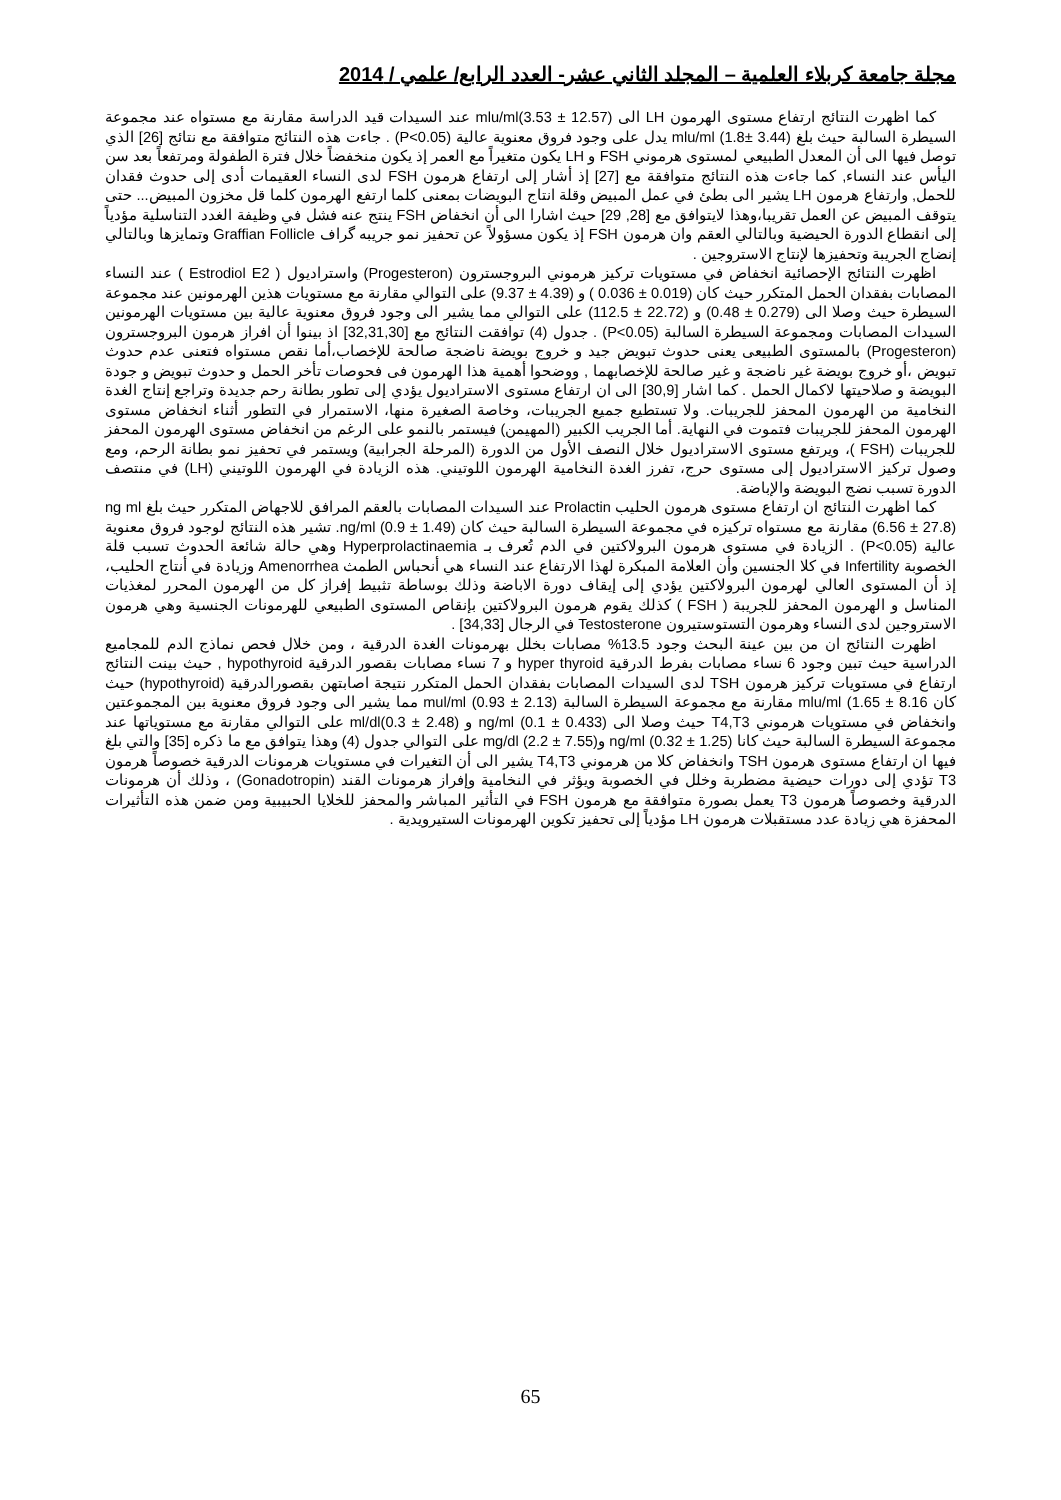مجلة جامعة كربلاء العلمية – المجلد الثاني عشر- العدد الرابع/ علمي / 2014
كما اظهرت النتائج ارتفاع مستوى الهرمون LH الى mlu/ml(3.53 ± 12.57) عند السيدات قيد الدراسة مقارنة مع مستواه عند مجموعة السيطرة السالبة حيث بلغ mlu/ml (1.8± 3.44) يدل على وجود فروق معنوية عالية (P<0.05) . جاءت هذه النتائج متوافقة مع نتائج [26] الذي توصل فيها الى أن المعدل الطبيعي لمستوى هرموني FSH و LH يكون متغيراً مع العمر إذ يكون منخفضاً خلال فترة الطفولة ومرتفعاً بعد سن اليأس عند النساء, كما جاءت هذه النتائج متوافقة مع [27] إذ أشار إلى ارتفاع هرمون FSH لدى النساء العقيمات أدى إلى حدوث فقدان للحمل, وارتفاع هرمون LH يشير الى بطئ في عمل المبيض وقلة انتاج البويضات بمعنى كلما ارتفع الهرمون كلما قل مخزون المبيض... حتى يتوقف المبيض عن العمل تقريبا،وهذا لايتوافق مع [28, 29] حيث اشارا الى أن انخفاض FSH ينتج عنه فشل في وظيفة الغدد التناسلية مؤدياً إلى انقطاع الدورة الحيضية وبالتالي العقم وان هرمون FSH إذ يكون مسؤولاً عن تحفيز نمو جريبه گراف Graffian Follicle وتمايزها وبالتالي إنضاج الجريبة وتحفيزها لإنتاج الاستروجين .
اظهرت النتائج الإحصائية انخفاض في مستويات تركيز هرموني البروجسترون (Progesteron) واستراديول ( Estrodiol E2 ) عند النساء المصابات بفقدان الحمل المتكرر حيث كان (0.019 ± 0.036 ) و (4.39 ± 9.37) على التوالي مقارنة مع مستويات هذين الهرمونين عند مجموعة السيطرة حيث وصلا الى (0.279 ± 0.48) و (22.72 ± 112.5) على التوالي مما يشير الى وجود فروق معنوية عالية بين مستويات الهرمونين السيدات المصابات ومجموعة السيطرة السالبة (P<0.05) . جدول (4) توافقت النتائج مع [32,31,30] اذ بينوا أن افراز هرمون البروجسترون (Progesteron) بالمستوى الطبيعى يعنى حدوث تبويض جيد و خروج بويضة ناضجة صالحة للإخصاب،أما نقص مستواه فتعنى عدم حدوث تبويض ،أو خروج بويضة غير ناضجة و غير صالحة للإخصابهما , ووضحوا أهمية هذا الهرمون فى فحوصات تأخر الحمل و حدوث تبويض و جودة البويضة و صلاحيتها لاكمال الحمل . كما اشار [30,9] الى ان ارتفاع مستوى الاستراديول يؤدي إلى تطور بطانة رحم جديدة وتراجع إنتاج الغدة النخامية من الهرمون المحفز للجريبات. ولا تستطيع جميع الجريبات، وخاصة الصغيرة منها، الاستمرار في التطور أثناء انخفاض مستوى الهرمون المحفز للجريبات فتموت في النهاية. أما الجريب الكبير (المهيمن) فيستمر بالنمو على الرغم من انخفاض مستوى الهرمون المحفز للجريبات (FSH )، ويرتفع مستوى الاستراديول خلال النصف الأول من الدورة (المرحلة الجرابية) ويستمر في تحفيز نمو بطانة الرحم، ومع وصول تركيز الاستراديول إلى مستوى حرج، تفرز الغدة النخامية الهرمون اللوتيني. هذه الزيادة في الهرمون اللوتيني (LH) في منتصف الدورة تسبب نضج البويضة والإباضة.
كما اظهرت النتائج ان ارتفاع مستوى هرمون الحليب Prolactin عند السيدات المصابات بالعقم المرافق للاجهاض المتكرر حيث بلغ ng ml (6.56 ± 27.8) مقارنة مع مستواه تركيزه في مجموعة السيطرة السالبة حيث كان ng/ml (0.9 ± 1.49). تشير هذه النتائج لوجود فروق معنوية عالية (P<0.05) . الزيادة في مستوى هرمون البرولاكتين في الدم تُعرف بـ Hyperprolactinaemia وهي حالة شائعة الحدوث تسبب قلة الخصوبة Infertility في كلا الجنسين وأن العلامة المبكرة لهذا الارتفاع عند النساء هي أنحباس الطمث Amenorrhea وزيادة في أنتاج الحليب، إذ أن المستوى العالي لهرمون البرولاكتين يؤدي إلى إيقاف دورة الاباضة وذلك بوساطة تثبيط إفراز كل من الهرمون المحرر لمغذيات المناسل و الهرمون المحفز للجريبة ( FSH ) كذلك يقوم هرمون البرولاكتين بإنقاص المستوى الطبيعي للهرمونات الجنسية وهي هرمون الاستروجين لدى النساء وهرمون التستوستيرون Testosterone في الرجال [34,33] .
اظهرت النتائج ان من بين عينة البحث وجود 13.5% مصابات بخلل بهرمونات الغدة الدرقية ، ومن خلال فحص نماذج الدم للمجاميع الدراسية حيث تبين وجود 6 نساء مصابات بفرط الدرقية hyper thyroid و 7 نساء مصابات بقصور الدرقية hypothyroid , حيث بينت النتائج ارتفاع في مستويات تركيز هرمون TSH لدى السيدات المصابات بفقدان الحمل المتكرر نتيجة اصابتهن بقصورالدرقية (hypothyroid) حيث كان mlu/ml (1.65 ± 8.16 مقارنة مع مجموعة السيطرة السالبة mul/ml (0.93 ± 2.13) مما يشير الى وجود فروق معنوية بين المجموعتين وانخفاض في مستويات هرموني T4,T3 حيث وصلا الى ng/ml (0.1 ± 0.433) و ml/dl(0.3 ± 2.48) على التوالي مقارنة مع مستوياتها عند مجموعة السيطرة السالبة حيث كانا ng/ml (0.32 ± 1.25) وmg/dl (2.2 ± 7.55) على التوالي جدول (4) وهذا يتوافق مع ما ذكره [35] والتي بلغ فيها ان ارتفاع مستوى هرمون TSH وانخفاض كلا من هرموني T4,T3 يشير الى أن التغيرات في مستويات هرمونات الدرقية خصوصاً هرمون T3 تؤدي إلى دورات حيضية مضطربة وخلل في الخصوبة ويؤثر في النخامية وإفراز هرمونات القند (Gonadotropin) ، وذلك أن هرمونات الدرقية وخصوصاً هرمون T3 يعمل بصورة متوافقة مع هرمون FSH في التأثير المباشر والمحفز للخلايا الحبيبية ومن ضمن هذه التأثيرات المحفزة هي زيادة عدد مستقبلات هرمون LH مؤدياً إلى تحفيز تكوين الهرمونات الستيرويدية .
65